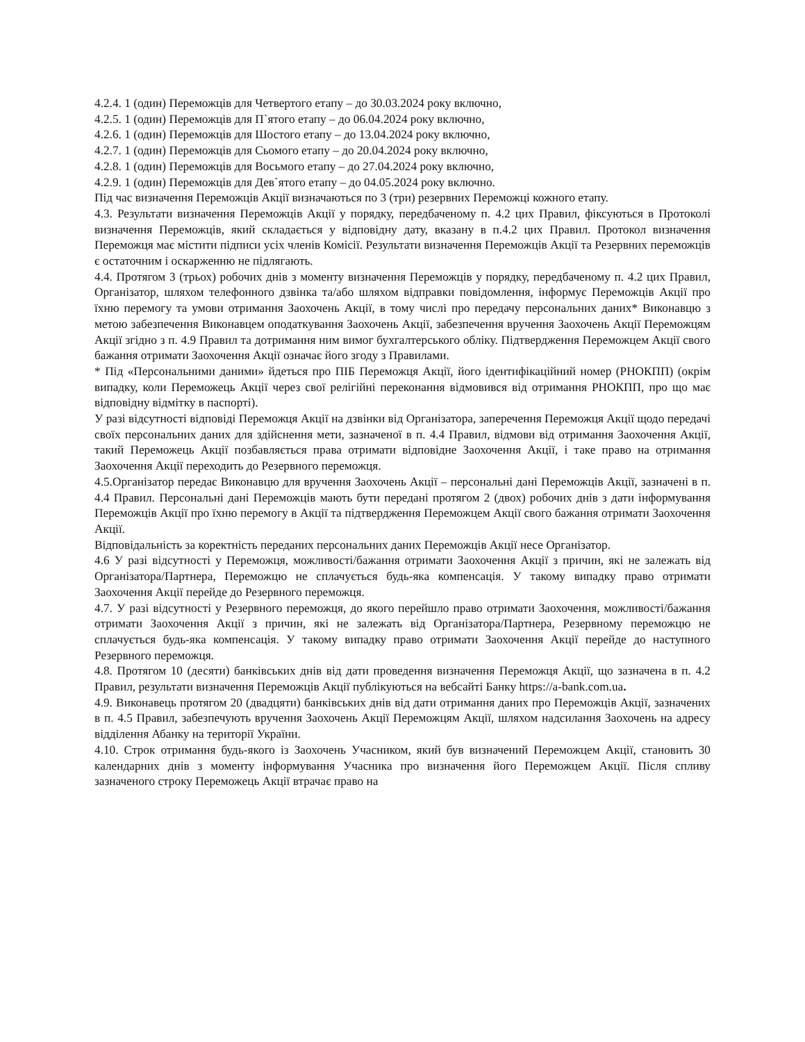4.2.4. 1 (один) Переможців для Четвертого етапу – до 30.03.2024 року включно,
4.2.5. 1 (один) Переможців для П`ятого етапу – до 06.04.2024 року включно,
4.2.6. 1 (один) Переможців для Шостого етапу – до 13.04.2024 року включно,
4.2.7. 1 (один) Переможців для Сьомого етапу – до 20.04.2024 року включно,
4.2.8. 1 (один) Переможців для Восьмого етапу – до 27.04.2024 року включно,
4.2.9. 1 (один) Переможців для Дев`ятого етапу – до 04.05.2024 року включно.
Під час визначення Переможців Акції визначаються по 3 (три) резервних Переможці кожного етапу.
4.3. Результати визначення Переможців Акції у порядку, передбаченому п. 4.2 цих Правил, фіксуються в Протоколі визначення Переможців, який складається у відповідну дату, вказану в п.4.2 цих Правил. Протокол визначення Переможця має містити підписи усіх членів Комісії. Результати визначення Переможців Акції та Резервних переможців є остаточним і оскарженню не підлягають.
4.4. Протягом 3 (трьох) робочих днів з моменту визначення Переможців у порядку, передбаченому п. 4.2 цих Правил, Організатор, шляхом телефонного дзвінка та/або шляхом відправки повідомлення, інформує Переможців Акції про їхню перемогу та умови отримання Заохочень Акції, в тому числі про передачу персональних даних* Виконавцю з метою забезпечення Виконавцем оподаткування Заохочень Акції, забезпечення вручення Заохочень Акції Переможцям Акції згідно з п. 4.9 Правил та дотримання ним вимог бухгалтерського обліку. Підтвердження Переможцем Акції свого бажання отримати Заохочення Акції означає його згоду з Правилами.
* Під «Персональними даними» йдеться про ПІБ Переможця Акції, його ідентифікаційний номер (РНОКПП) (окрім випадку, коли Переможець Акції через свої релігійні переконання відмовився від отримання РНОКПП, про що має відповідну відмітку в паспорті).
У разі відсутності відповіді Переможця Акції на дзвінки від Організатора, заперечення Переможця Акції щодо передачі своїх персональних даних для здійснення мети, зазначеної в п. 4.4 Правил, відмови від отримання Заохочення Акції, такий Переможець Акції позбавляється права отримати відповідне Заохочення Акції, і таке право на отримання Заохочення Акції переходить до Резервного переможця.
4.5.Організатор передає Виконавцю для вручення Заохочень Акції – персональні дані Переможців Акції, зазначені в п. 4.4 Правил. Персональні дані Переможців мають бути передані протягом 2 (двох) робочих днів з дати інформування Переможців Акції про їхню перемогу в Акції та підтвердження Переможцем Акції свого бажання отримати Заохочення Акції.
Відповідальність за коректність переданих персональних даних Переможців Акції несе Організатор.
4.6 У разі відсутності у Переможця, можливості/бажання отримати Заохочення Акції з причин, які не залежать від Організатора/Партнера, Переможцю не сплачується будь-яка компенсація. У такому випадку право отримати Заохочення Акції перейде до Резервного переможця.
4.7. У разі відсутності у Резервного переможця, до якого перейшло право отримати Заохочення, можливості/бажання отримати Заохочення Акції з причин, які не залежать від Організатора/Партнера, Резервному переможцю не сплачується будь-яка компенсація. У такому випадку право отримати Заохочення Акції перейде до наступного Резервного переможця.
4.8. Протягом 10 (десяти) банківських днів від дати проведення визначення Переможця Акції, що зазначена в п. 4.2 Правил, результати визначення Переможців Акції публікуються на вебсайті Банку https://a-bank.com.ua.
4.9. Виконавець протягом 20 (двадцяти) банківських днів від дати отримання даних про Переможців Акції, зазначених в п. 4.5 Правил, забезпечують вручення Заохочень Акції Переможцям Акції, шляхом надсилання Заохочень на адресу відділення Абанку на території України.
4.10. Строк отримання будь-якого із Заохочень Учасником, який був визначений Переможцем Акції, становить 30 календарних днів з моменту інформування Учасника про визначення його Переможцем Акції. Після спливу зазначеного строку Переможець Акції втрачає право на